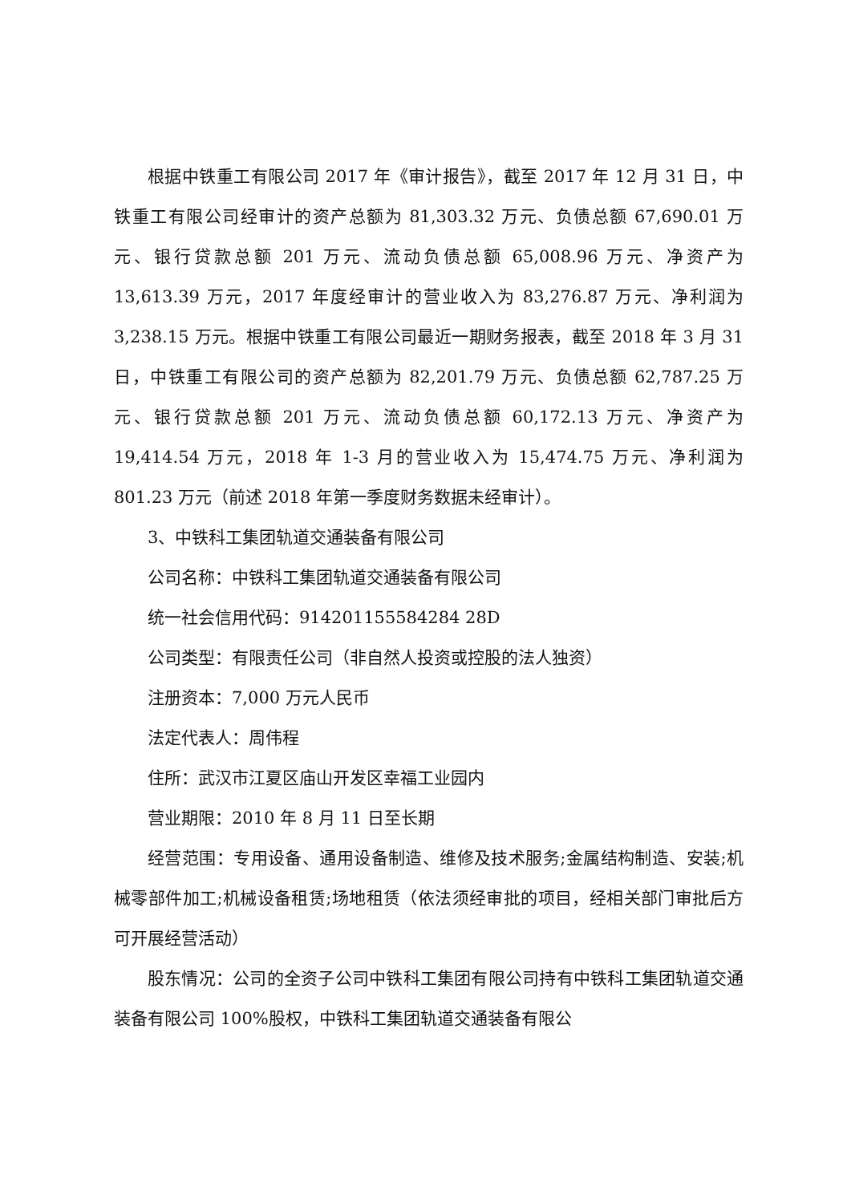根据中铁重工有限公司 2017 年《审计报告》，截至 2017 年 12 月 31 日，中铁重工有限公司经审计的资产总额为 81,303.32 万元、负债总额 67,690.01 万元、银行贷款总额 201 万元、流动负债总额 65,008.96 万元、净资产为 13,613.39 万元，2017 年度经审计的营业收入为 83,276.87 万元、净利润为 3,238.15 万元。根据中铁重工有限公司最近一期财务报表，截至 2018 年 3 月 31 日，中铁重工有限公司的资产总额为 82,201.79 万元、负债总额 62,787.25 万元、银行贷款总额 201 万元、流动负债总额 60,172.13 万元、净资产为 19,414.54 万元，2018 年 1-3 月的营业收入为 15,474.75 万元、净利润为 801.23 万元（前述 2018 年第一季度财务数据未经审计）。
3、中铁科工集团轨道交通装备有限公司
公司名称：中铁科工集团轨道交通装备有限公司
统一社会信用代码：914201155584284 28D
公司类型：有限责任公司（非自然人投资或控股的法人独资）
注册资本：7,000 万元人民币
法定代表人：周伟程
住所：武汉市江夏区庙山开发区幸福工业园内
营业期限：2010 年 8 月 11 日至长期
经营范围：专用设备、通用设备制造、维修及技术服务;金属结构制造、安装;机械零部件加工;机械设备租赁;场地租赁（依法须经审批的项目，经相关部门审批后方可开展经营活动）
股东情况：公司的全资子公司中铁科工集团有限公司持有中铁科工集团轨道交通装备有限公司 100%股权，中铁科工集团轨道交通装备有限公